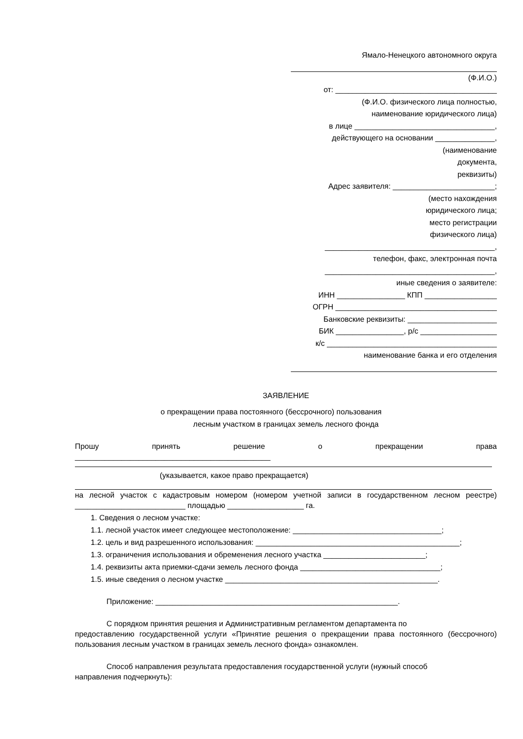Ямало-Ненецкого автономного округа
(Ф.И.О.)
от: ______________________________________
(Ф.И.О. физического лица полностью,
наименование юридического лица)
в лице _________________________________,
действующего на основании ______________,
(наименование
документа,
реквизиты)
Адрес заявителя: ________________________;
(место нахождения
юридического лица;
место регистрации
физического лица)
________________________________________,
телефон, факс, электронная почта
________________________________________,
иные сведения о заявителе:
ИНН ________________ КПП _________________
ОГРН ______________________________________
Банковские реквизиты: _____________________
БИК ________________, р/с __________________
к/с ________________________________________
наименование банка и его отделения
ЗАЯВЛЕНИЕ
о прекращении права постоянного (бессрочного) пользования
лесным участком в границах земель лесного фонда
Прошу принять решение о прекращении права
______________________________________________
(указывается, какое право прекращается)
на лесной участок с кадастровым номером (номером учетной записи в государственном лесном реестре) __________________________ площадью __________________ га.
1. Сведения о лесном участке:
1.1. лесной участок имеет следующее местоположение: ___________________________________;
1.2. цель и вид разрешенного использования: ________________________________________________;
1.3. ограничения использования и обременения лесного участка ________________________;
1.4. реквизиты акта приемки-сдачи земель лесного фонда _________________________________;
1.5. иные сведения о лесном участке __________________________________________________.
Приложение: _________________________________________________________.
С порядком принятия решения и Административным регламентом департамента по
предоставлению государственной услуги «Принятие решения о прекращении права постоянного (бессрочного) пользования лесным участком в границах земель лесного фонда» ознакомлен.
Способ направления результата предоставления государственной услуги (нужный способ
направления подчеркнуть):